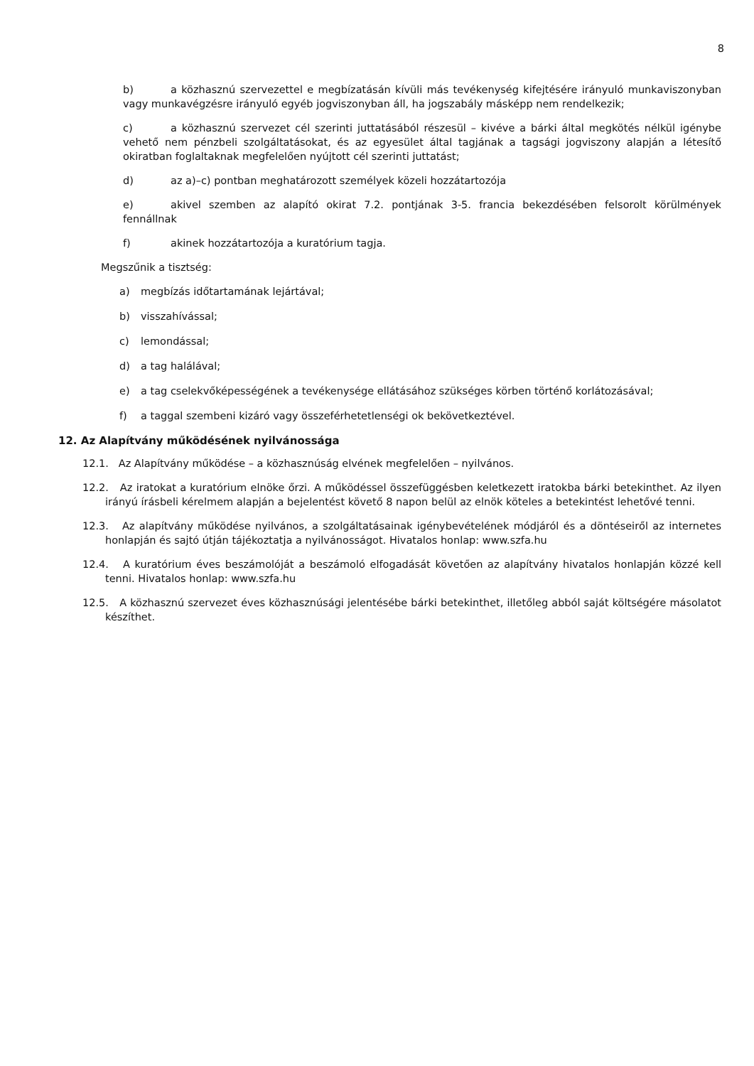8
b) a közhasznú szervezettel e megbízatásán kívüli más tevékenység kifejtésére irányuló munkaviszonyban vagy munkavégzésre irányuló egyéb jogviszonyban áll, ha jogszabály másképp nem rendelkezik;
c) a közhasznú szervezet cél szerinti juttatásából részesül – kivéve a bárki által megkötés nélkül igénybe vehető nem pénzbeli szolgáltatásokat, és az egyesület által tagjának a tagsági jogviszony alapján a létesítő okiratban foglaltaknak megfelelően nyújtott cél szerinti juttatást;
d) az a)–c) pontban meghatározott személyek közeli hozzátartozója
e) akivel szemben az alapító okirat 7.2. pontjának 3-5. francia bekezdésében felsorolt körülmények fennállnak
f) akinek hozzátartozója a kuratórium tagja.
Megszűnik a tisztség:
a) megbízás időtartamának lejártával;
b) visszahívással;
c) lemondással;
d) a tag halálával;
e) a tag cselekvőképességének a tevékenysége ellátásához szükséges körben történő korlátozásával;
f) a taggal szembeni kizáró vagy összeférhetetlenségi ok bekövetkeztével.
12. Az Alapítvány működésének nyilvánossága
12.1. Az Alapítvány működése – a közhasznúság elvének megfelelően – nyilvános.
12.2. Az iratokat a kuratórium elnöke őrzi. A működéssel összefüggésben keletkezett iratokba bárki betekinthet. Az ilyen irányú írásbeli kérelmem alapján a bejelentést követő 8 napon belül az elnök köteles a betekintést lehetővé tenni.
12.3. Az alapítvány működése nyilvános, a szolgáltatásainak igénybevételének módjáról és a döntéseiről az internetes honlapján és sajtó útján tájékoztatja a nyilvánosságot. Hivatalos honlap: www.szfa.hu
12.4. A kuratórium éves beszámolóját a beszámoló elfogadását követően az alapítvány hivatalos honlapján közzé kell tenni. Hivatalos honlap: www.szfa.hu
12.5. A közhasznú szervezet éves közhasznúsági jelentésébe bárki betekinthet, illetőleg abból saját költségére másolatot készíthet.